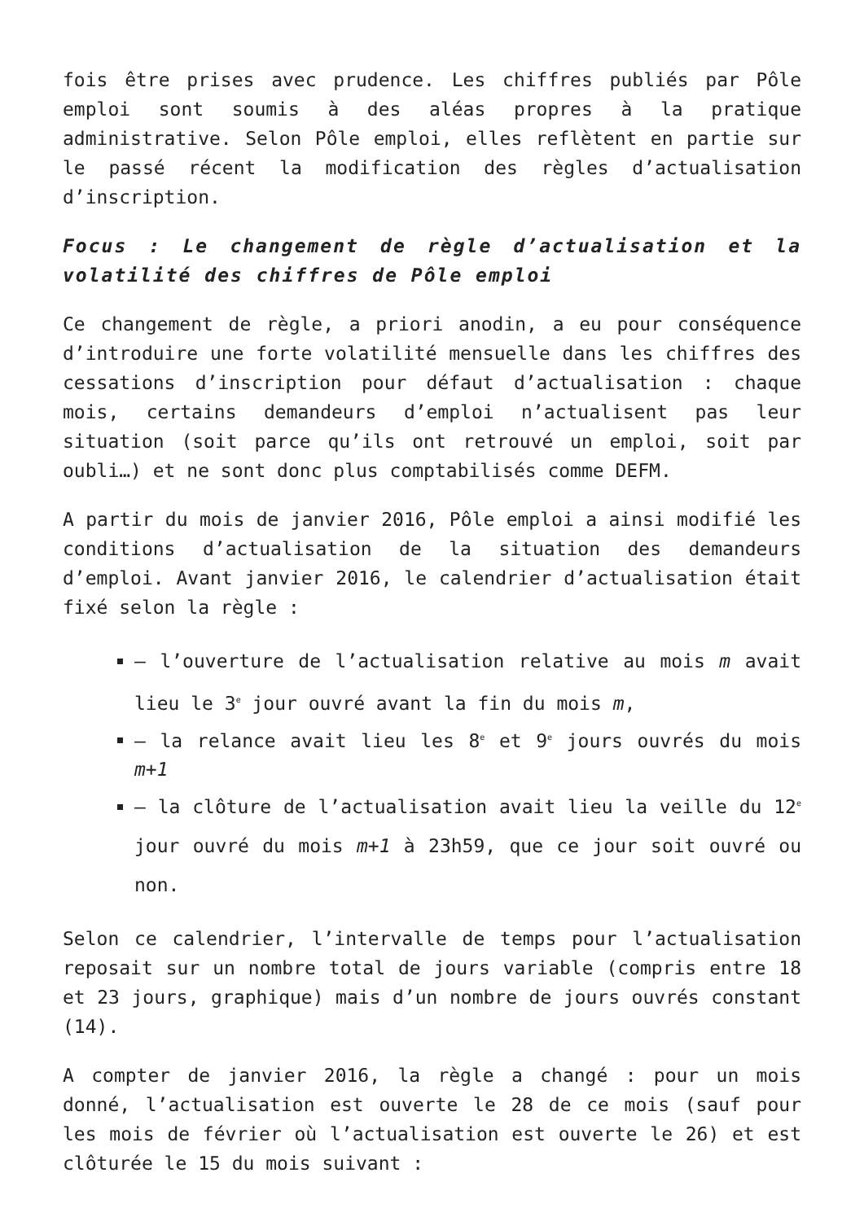fois être prises avec prudence. Les chiffres publiés par Pôle emploi sont soumis à des aléas propres à la pratique administrative. Selon Pôle emploi, elles reflètent en partie sur le passé récent la modification des règles d’actualisation d’inscription.
Focus : Le changement de règle d’actualisation et la volatilité des chiffres de Pôle emploi
Ce changement de règle, a priori anodin, a eu pour conséquence d’introduire une forte volatilité mensuelle dans les chiffres des cessations d’inscription pour défaut d’actualisation : chaque mois, certains demandeurs d’emploi n’actualisent pas leur situation (soit parce qu’ils ont retrouvé un emploi, soit par oubli…) et ne sont donc plus comptabilisés comme DEFM.
A partir du mois de janvier 2016, Pôle emploi a ainsi modifié les conditions d’actualisation de la situation des demandeurs d’emploi. Avant janvier 2016, le calendrier d’actualisation était fixé selon la règle :
– l’ouverture de l’actualisation relative au mois m avait lieu le 3<sup>e</sup> jour ouvré avant la fin du mois m,
– la relance avait lieu les 8<sup>e</sup> et 9<sup>e</sup> jours ouvrés du mois m+1
– la clôture de l’actualisation avait lieu la veille du 12<sup>e</sup> jour ouvré du mois m+1 à 23h59, que ce jour soit ouvré ou non.
Selon ce calendrier, l’intervalle de temps pour l’actualisation reposait sur un nombre total de jours variable (compris entre 18 et 23 jours, graphique) mais d’un nombre de jours ouvrés constant (14).
A compter de janvier 2016, la règle a changé : pour un mois donné, l’actualisation est ouverte le 28 de ce mois (sauf pour les mois de février où l’actualisation est ouverte le 26) et est clôturée le 15 du mois suivant :